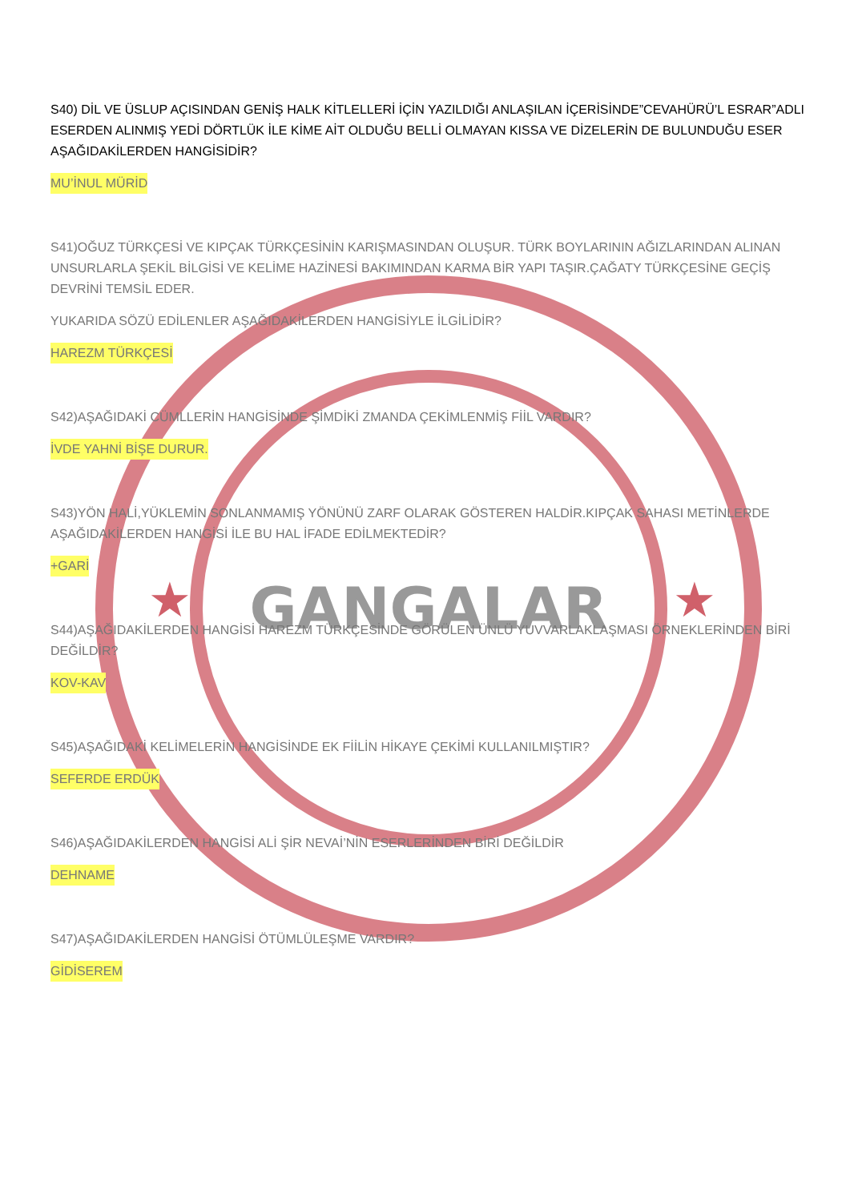GANGALAR
★
★
S40) DİL VE ÜSLUP AÇISINDAN GENİŞ HALK KİTLELLERİ İÇİN YAZILDIĞI ANLAŞILAN İÇERİSİNDE”CEVAHÜRÜ’L ESRAR”ADLI ESERDEN ALINMIŞ YEDİ DÖRTLÜK İLE KİME AİT OLDUĞU BELLİ OLMAYAN KISSA VE DİZELERİN DE BULUNDUĞU ESER AŞAĞIDAKİLERDEN HANGİSİDİR?
MU’İNUL MÜRİD
S41)OĞUZ TÜRKÇESİ VE KIPÇAK TÜRKÇESİNİN KARIŞMASINDAN OLUŞUR. TÜRK BOYLARININ AĞIZLARINDAN ALINAN UNSURLARLA ŞEKİL BİLGİSİ VE KELİME HAZİNESİ BAKIMINDAN KARMA BİR YAPI TAŞIR.ÇAĞATY TÜRKÇESİNE GEÇİŞ DEVRİNİ TEMSİL EDER.
YUKARIDA SÖZÜ EDİLENLER AŞAĞIDAKİLERDEN HANGİSİYLE İLGİLİDİR?
HAREZM TÜRKÇESİ
S42)AŞAĞIDAKİ CÜMLLERİN HANGİSİNDE ŞİMDİKİ ZMANDA ÇEKİMLENMİŞ FİİL VARDIR?
İVDE YAHNİ BİŞE DURUR.
S43)YÖN HALİ,YÜKLEMİN SONLANMAMIŞ YÖNÜNÜ ZARF OLARAK GÖSTEREN HALDİR.KIPÇAK SAHASI METİNLERDE AŞAĞIDAKİLERDEN HANGİSİ İLE BU HAL İFADE EDİLMEKTEDİR?
+GARİ
S44)AŞAĞIDAKİLERDEN HANGİSİ HAREZM TÜRKÇESİNDE GÖRÜLEN ÜNLÜ YUVVARLAKLAŞMASI ÖRNEKLERİNDEN BİRİ DEĞİLDİR?
KOV-KAV
S45)AŞAĞIDAKİ KELİMELERİN HANGİSİNDE EK FİİLİN HİKAYE ÇEKİMİ KULLANILMIŞTIR?
SEFERDE ERDÜK
S46)AŞAĞIDAKİLERDEN HANGİSİ ALİ ŞİR NEVAİ’NİN ESERLERİNDEN BİRİ DEĞİLDİR
DEHNAME
S47)AŞAĞIDAKİLERDEN HANGİSİ ÖTÜMLÜLEŞME VARDIR?
GİDİSEREM